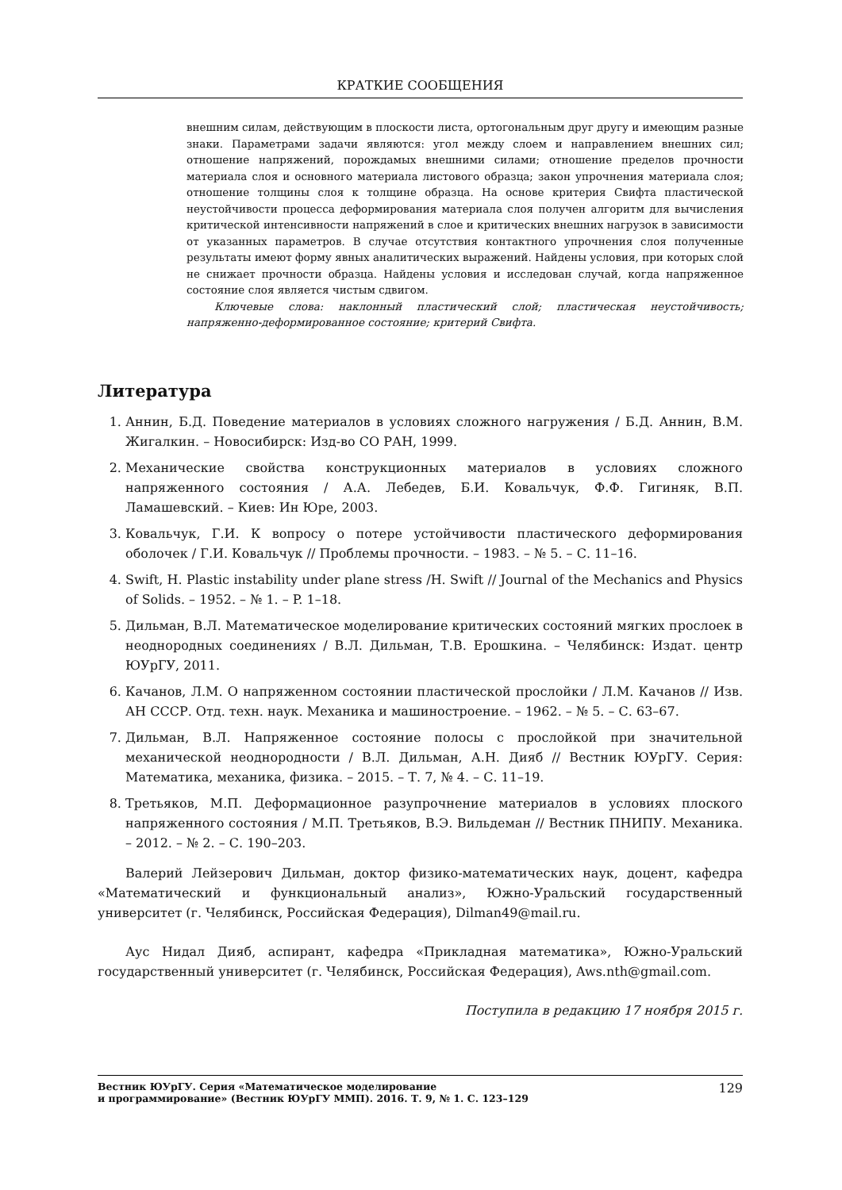КРАТКИЕ СООБЩЕНИЯ
внешним силам, действующим в плоскости листа, ортогональным друг другу и имеющим разные знаки. Параметрами задачи являются: угол между слоем и направлением внешних сил; отношение напряжений, порождамых внешними силами; отношение пределов прочности материала слоя и основного материала листового образца; закон упрочнения материала слоя; отношение толщины слоя к толщине образца. На основе критерия Свифта пластической неустойчивости процесса деформирования материала слоя получен алгоритм для вычисления критической интенсивности напряжений в слое и критических внешних нагрузок в зависимости от указанных параметров. В случае отсутствия контактного упрочнения слоя полученные результаты имеют форму явных аналитических выражений. Найдены условия, при которых слой не снижает прочности образца. Найдены условия и исследован случай, когда напряженное состояние слоя является чистым сдвигом.
Ключевые слова: наклонный пластический слой; пластическая неустойчивость; напряженно-деформированное состояние; критерий Свифта.
Литература
1. Аннин, Б.Д. Поведение материалов в условиях сложного нагружения / Б.Д. Аннин, В.М. Жигалкин. – Новосибирск: Изд-во СО РАН, 1999.
2. Механические свойства конструкционных материалов в условиях сложного напряженного состояния / А.А. Лебедев, Б.И. Ковальчук, Ф.Ф. Гигиняк, В.П. Ламашевский. – Киев: Ин Юре, 2003.
3. Ковальчук, Г.И. К вопросу о потере устойчивости пластического деформирования оболочек / Г.И. Ковальчук // Проблемы прочности. – 1983. – № 5. – С. 11–16.
4. Swift, H. Plastic instability under plane stress /H. Swift // Journal of the Mechanics and Physics of Solids. – 1952. – № 1. – P. 1–18.
5. Дильман, В.Л. Математическое моделирование критических состояний мягких прослоек в неоднородных соединениях / В.Л. Дильман, Т.В. Ерошкина. – Челябинск: Издат. центр ЮУрГУ, 2011.
6. Качанов, Л.М. О напряженном состоянии пластической прослойки / Л.М. Качанов // Изв. АН СССР. Отд. техн. наук. Механика и машиностроение. – 1962. – № 5. – С. 63–67.
7. Дильман, В.Л. Напряженное состояние полосы с прослойкой при значительной механической неоднородности / В.Л. Дильман, А.Н. Дияб // Вестник ЮУрГУ. Серия: Математика, механика, физика. – 2015. – Т. 7, № 4. – С. 11–19.
8. Третьяков, М.П. Деформационное разупрочнение материалов в условиях плоского напряженного состояния / М.П. Третьяков, В.Э. Вильдеман // Вестник ПНИПУ. Механика. – 2012. – № 2. – С. 190–203.
Валерий Лейзерович Дильман, доктор физико-математических наук, доцент, кафедра «Математический и функциональный анализ», Южно-Уральский государственный университет (г. Челябинск, Российская Федерация), Dilman49@mail.ru.
Аус Нидал Дияб, аспирант, кафедра «Прикладная математика», Южно-Уральский государственный университет (г. Челябинск, Российская Федерация), Aws.nth@gmail.com.
Поступила в редакцию 17 ноября 2015 г.
Вестник ЮУрГУ. Серия «Математическое моделирование
и программирование» (Вестник ЮУрГУ ММП). 2016. Т. 9, № 1. С. 123–129 129